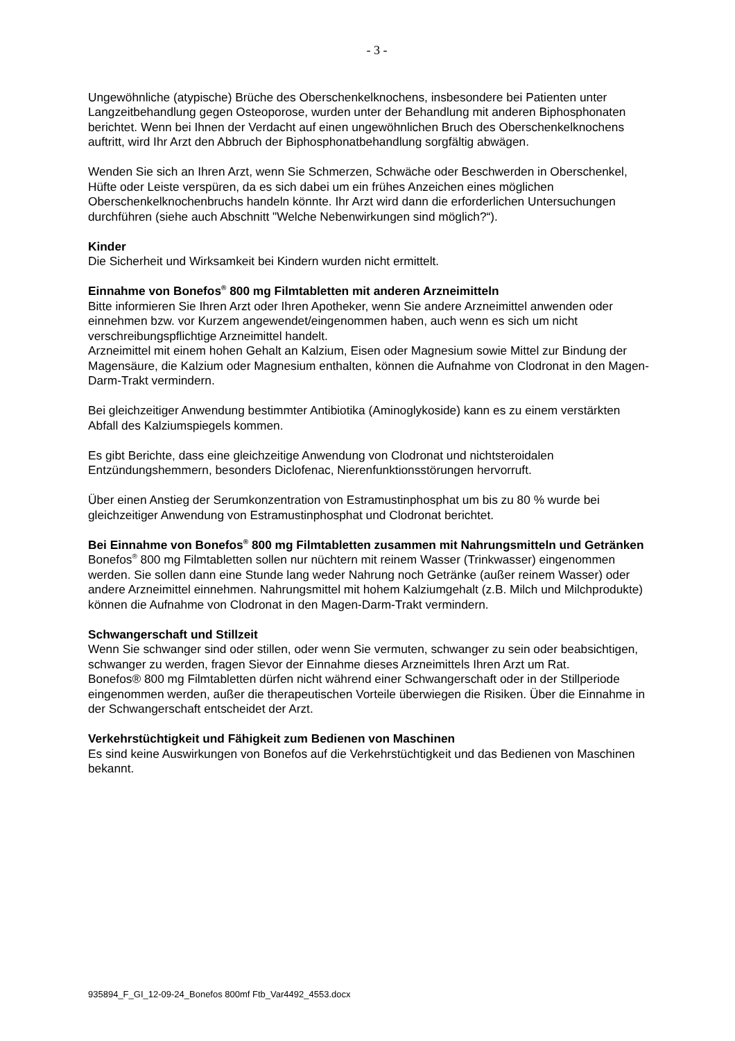- 3 -
Ungewöhnliche (atypische) Brüche des Oberschenkelknochens, insbesondere bei Patienten unter Langzeitbehandlung gegen Osteoporose, wurden unter der Behandlung mit anderen Biphosphonaten berichtet. Wenn bei Ihnen der Verdacht auf einen ungewöhnlichen Bruch des Oberschenkelknochens auftritt, wird Ihr Arzt den Abbruch der Biphosphonatbehandlung sorgfältig abwägen.
Wenden Sie sich an Ihren Arzt, wenn Sie Schmerzen, Schwäche oder Beschwerden in Oberschenkel, Hüfte oder Leiste verspüren, da es sich dabei um ein frühes Anzeichen eines möglichen Oberschenkelknochenbruchs handeln könnte. Ihr Arzt wird dann die erforderlichen Untersuchungen durchführen (siehe auch Abschnitt "Welche Nebenwirkungen sind möglich?“).
Kinder
Die Sicherheit und Wirksamkeit bei Kindern wurden nicht ermittelt.
Einnahme von Bonefos<sup>®</sup> 800 mg Filmtabletten mit anderen Arzneimitteln
Bitte informieren Sie Ihren Arzt oder Ihren Apotheker, wenn Sie andere Arzneimittel anwenden oder einnehmen bzw. vor Kurzem angewendet/eingenommen haben, auch wenn es sich um nicht verschreibungspflichtige Arzneimittel handelt.
Arzneimittel mit einem hohen Gehalt an Kalzium, Eisen oder Magnesium sowie Mittel zur Bindung der Magensäure, die Kalzium oder Magnesium enthalten, können die Aufnahme von Clodronat in den Magen-Darm-Trakt vermindern.
Bei gleichzeitiger Anwendung bestimmter Antibiotika (Aminoglykoside) kann es zu einem verstärkten Abfall des Kalziumspiegels kommen.
Es gibt Berichte, dass eine gleichzeitige Anwendung von Clodronat und nichtsteroidalen Entzündungshemmern, besonders Diclofenac, Nierenfunktionsstörungen hervorruft.
Über einen Anstieg der Serumkonzentration von Estramustinphosphat um bis zu 80 % wurde bei gleichzeitiger Anwendung von Estramustinphosphat und Clodronat berichtet.
Bei Einnahme von Bonefos<sup>®</sup> 800 mg Filmtabletten zusammen mit Nahrungsmitteln und Getränken
Bonefos<sup>®</sup> 800 mg Filmtabletten sollen nur nüchtern mit reinem Wasser (Trinkwasser) eingenommen werden. Sie sollen dann eine Stunde lang weder Nahrung noch Getränke (außer reinem Wasser) oder andere Arzneimittel einnehmen. Nahrungsmittel mit hohem Kalziumgehalt (z.B. Milch und Milchprodukte) können die Aufnahme von Clodronat in den Magen-Darm-Trakt vermindern.
Schwangerschaft und Stillzeit
Wenn Sie schwanger sind oder stillen, oder wenn Sie vermuten, schwanger zu sein oder beabsichtigen, schwanger zu werden, fragen Sievor der Einnahme dieses Arzneimittels Ihren Arzt um Rat.
Bonefos® 800 mg Filmtabletten dürfen nicht während einer Schwangerschaft oder in der Stillperiode eingenommen werden, außer die therapeutischen Vorteile überwiegen die Risiken. Über die Einnahme in der Schwangerschaft entscheidet der Arzt.
Verkehrstüchtigkeit und Fähigkeit zum Bedienen von Maschinen
Es sind keine Auswirkungen von Bonefos auf die Verkehrstüchtigkeit und das Bedienen von Maschinen bekannt.
935894_F_GI_12-09-24_Bonefos 800mf Ftb_Var4492_4553.docx